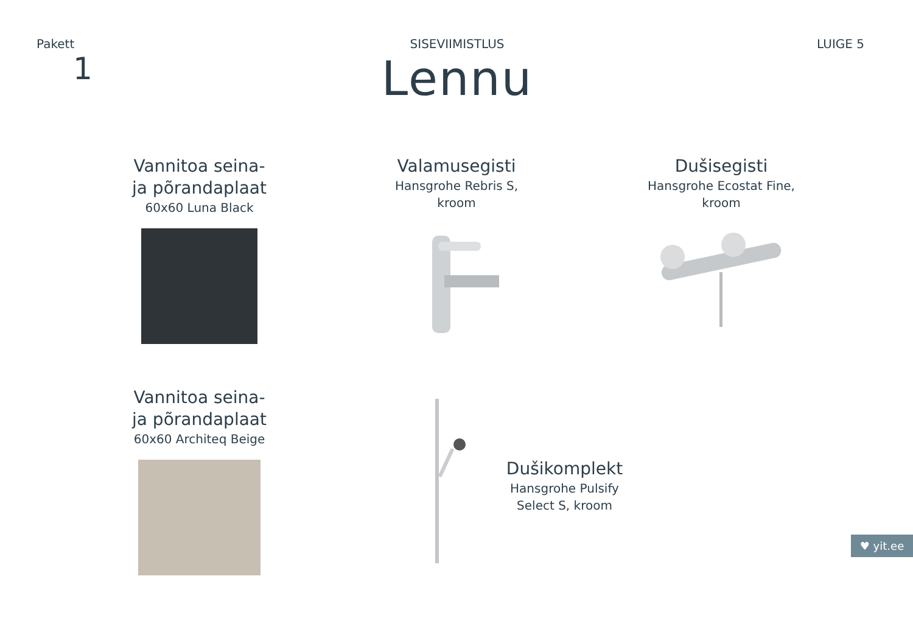Pakett
1
SISEVIIMISTLUS
Lennu
LUIGE 5
Vannitoa seina-
ja põrandaplaat
60x60 Luna Black
Valamusegisti
Hansgrohe Rebris S,
kroom
Dušisegisti
Hansgrohe Ecostat Fine,
kroom
Vannitoa seina-
ja põrandaplaat
60x60 Architeq Beige
Dušikomplekt
Hansgrohe Pulsify
Select S, kroom
♥ yit.ee